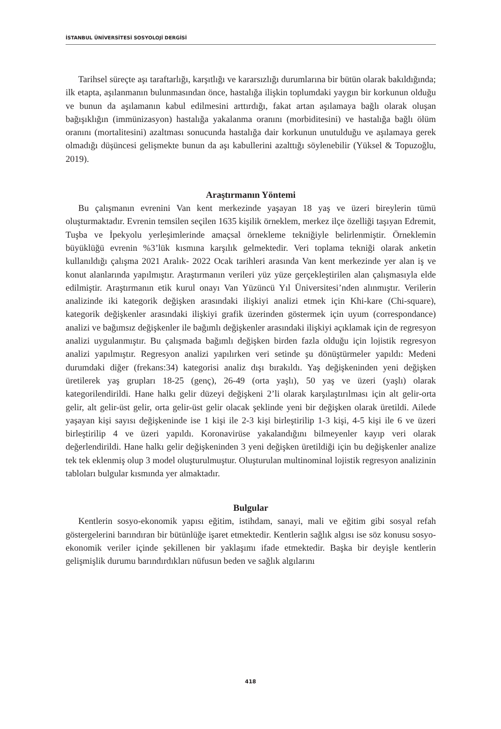İSTANBUL ÜNİVERSİTESİ SOSYOLOJİ DERGİSİ
Tarihsel süreçte aşı taraftarlığı, karşıtlığı ve kararsızlığı durumlarına bir bütün olarak bakıldığında; ilk etapta, aşılanmanın bulunmasından önce, hastalığa ilişkin toplumdaki yaygın bir korkunun olduğu ve bunun da aşılamanın kabul edilmesini arttırdığı, fakat artan aşılamaya bağlı olarak oluşan bağışıklığın (immünizasyon) hastalığa yakalanma oranını (morbiditesini) ve hastalığa bağlı ölüm oranını (mortalitesini) azaltması sonucunda hastalığa dair korkunun unutulduğu ve aşılamaya gerek olmadığı düşüncesi gelişmekte bunun da aşı kabullerini azalttığı söylenebilir (Yüksel & Topuzoğlu, 2019).
Araştırmanın Yöntemi
Bu çalışmanın evrenini Van kent merkezinde yaşayan 18 yaş ve üzeri bireylerin tümü oluşturmaktadır. Evrenin temsilen seçilen 1635 kişilik örneklem, merkez ilçe özelliği taşıyan Edremit, Tuşba ve İpekyolu yerleşimlerinde amaçsal örnekleme tekniğiyle belirlenmiştir. Örneklemin büyüklüğü evrenin %3’lük kısmına karşılık gelmektedir. Veri toplama tekniği olarak anketin kullanıldığı çalışma 2021 Aralık- 2022 Ocak tarihleri arasında Van kent merkezinde yer alan iş ve konut alanlarında yapılmıştır. Araştırmanın verileri yüz yüze gerçekleştirilen alan çalışmasıyla elde edilmiştir. Araştırmanın etik kurul onayı Van Yüzüncü Yıl Üniversitesi’nden alınmıştır. Verilerin analizinde iki kategorik değişken arasındaki ilişkiyi analizi etmek için Khi-kare (Chi-square), kategorik değişkenler arasındaki ilişkiyi grafik üzerinden göstermek için uyum (correspondance) analizi ve bağımsız değişkenler ile bağımlı değişkenler arasındaki ilişkiyi açıklamak için de regresyon analizi uygulanmıştır. Bu çalışmada bağımlı değişken birden fazla olduğu için lojistik regresyon analizi yapılmıştır. Regresyon analizi yapılırken veri setinde şu dönüştürmeler yapıldı: Medeni durumdaki diğer (frekans:34) kategorisi analiz dışı bırakıldı. Yaş değişkeninden yeni değişken üretilerek yaş grupları 18-25 (genç), 26-49 (orta yaşlı), 50 yaş ve üzeri (yaşlı) olarak kategorilendirildi. Hane halkı gelir düzeyi değişkeni 2’li olarak karşılaştırılması için alt gelir-orta gelir, alt gelir-üst gelir, orta gelir-üst gelir olacak şeklinde yeni bir değişken olarak üretildi. Ailede yaşayan kişi sayısı değişkeninde ise 1 kişi ile 2-3 kişi birleştirilip 1-3 kişi, 4-5 kişi ile 6 ve üzeri birleştirilip 4 ve üzeri yapıldı. Koronavirüse yakalandığını bilmeyenler kayıp veri olarak değerlendirildi. Hane halkı gelir değişkeninden 3 yeni değişken üretildiği için bu değişkenler analize tek tek eklenmiş olup 3 model oluşturulmuştur. Oluşturulan multinominal lojistik regresyon analizinin tabloları bulgular kısmında yer almaktadır.
Bulgular
Kentlerin sosyo-ekonomik yapısı eğitim, istihdam, sanayi, mali ve eğitim gibi sosyal refah göstergelerini barındıran bir bütünlüğe işaret etmektedir. Kentlerin sağlık algısı ise söz konusu sosyo-ekonomik veriler içinde şekillenen bir yaklaşımı ifade etmektedir. Başka bir deyişle kentlerin gelişmişlik durumu barındırdıkları nüfusun beden ve sağlık algılarını
418